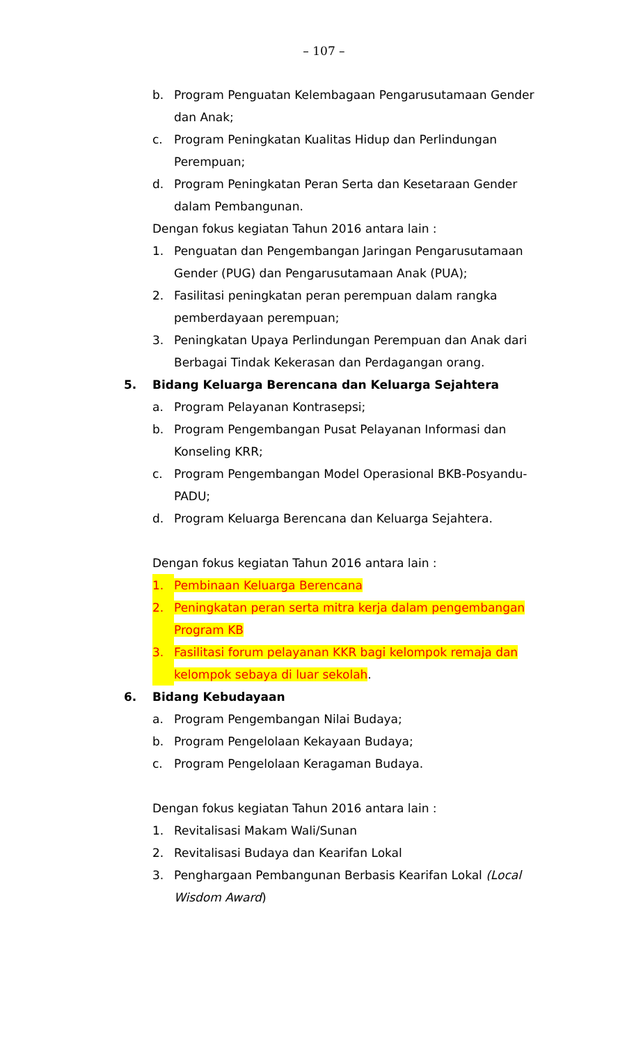– 107 –
b. Program Penguatan Kelembagaan Pengarusutamaan Gender dan Anak;
c. Program Peningkatan Kualitas Hidup dan Perlindungan Perempuan;
d. Program Peningkatan Peran Serta dan Kesetaraan Gender dalam Pembangunan.
Dengan fokus kegiatan Tahun 2016 antara lain :
1. Penguatan dan Pengembangan Jaringan Pengarusutamaan Gender (PUG) dan Pengarusutamaan Anak (PUA);
2. Fasilitasi peningkatan peran perempuan dalam rangka pemberdayaan perempuan;
3. Peningkatan Upaya Perlindungan Perempuan dan Anak dari Berbagai Tindak Kekerasan dan Perdagangan orang.
5. Bidang Keluarga Berencana dan Keluarga Sejahtera
a. Program Pelayanan Kontrasepsi;
b. Program Pengembangan Pusat Pelayanan Informasi dan Konseling KRR;
c. Program Pengembangan Model Operasional BKB-Posyandu-PADU;
d. Program Keluarga Berencana dan Keluarga Sejahtera.
Dengan fokus kegiatan Tahun 2016 antara lain :
1. Pembinaan Keluarga Berencana
2. Peningkatan peran serta mitra kerja dalam pengembangan Program KB
3. Fasilitasi forum pelayanan KKR bagi kelompok remaja dan kelompok sebaya di luar sekolah.
6. Bidang Kebudayaan
a. Program Pengembangan Nilai Budaya;
b. Program Pengelolaan Kekayaan Budaya;
c. Program Pengelolaan Keragaman Budaya.
Dengan fokus kegiatan Tahun 2016 antara lain :
1. Revitalisasi Makam Wali/Sunan
2. Revitalisasi Budaya dan Kearifan Lokal
3. Penghargaan Pembangunan Berbasis Kearifan Lokal (Local Wisdom Award)